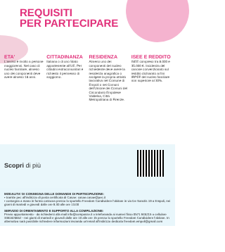REQUISITI
PER PARTECIPARE
ETA'
L'avviso è rivolto a persone maggiorenni. Nel caso di nucleo familiare, almeno uno dei componenti deve avere almeno 18 anni.
CITTADINANZA
Italiana o di uno Stato appartenente all'UE. Per cittadini extracomunitari è richiesto il permesso di soggiorno.
RESIDENZA
Almeno uno dei componenti del nucleo richiedente deve avere la residenza anagrafica o svolgere la propria attività lavorativa nel Comune di Empoli o nei Comuni dell'Unione dei Comuni del Circondario Empolese Valdelsa, Città Metropolitana di Firenze.
ISEE E REDDITO
ISEE compreso tra 8.000 e 35.000 €. Incidenza del canone convenzionato sul reddito dichiarato ai fini IRPEF del nucleo familiare non superiore al 30%.
Scopri di più
MODALITA' DI CONSEGNA DELLE DOMANDE DI PARTECIPAZIONE:
• tramite pec all'indirizzo di posta certificata di Casae: casae.casae@pec.it
• consegna a mano in forma cartacea presso lo sportello Freedom Condividere l'abitare in via De Sanctis 19 a Empoli, nei giorni di martedì e giovedì dalle ore 9.30 alle ore 13.00
SERVIZIO DI ORIENTAMENTO E SUPPORTO ALLA COMPILAZIONE:
Previo appuntamento - da richiedersi alla mail info@compasse.it o telefonando ai numeri fisso 0571 945215 o cellulare 3381826662 - nei giorni di martedì e giovedì dalle ore 10 alle ore 15 presso lo sportello Freedom Condividere l'abitare. In alternativa sarà possibile richiedere informazioni inviando un'email all'indirizzo dedicato freedom.empoli@gmail.com